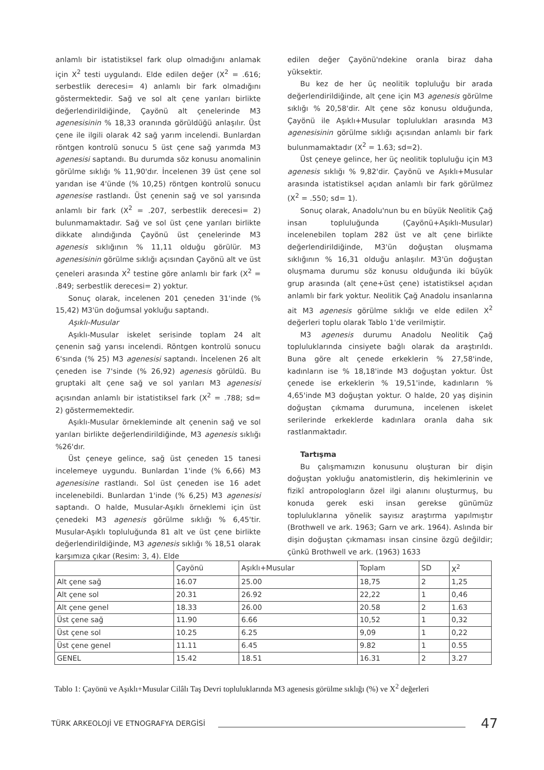anlamlı bir istatistiksel fark olup olmadığını anlamak için X<sup>2</sup> testi uygulandı. Elde edilen değer (X<sup>2</sup> = .616; serbestlik derecesi= 4) anlamlı bir fark olmadığını göstermektedir. Sağ ve sol alt çene yarıları birlikte değerlendirildiğinde, Çayönü alt çenelerinde M3 agenesisinin % 18,33 oranında görüldüğü anlaşılır. Üst çene ile ilgili olarak 42 sağ yarım incelendi. Bunlardan röntgen kontrolü sonucu 5 üst çene sağ yarımda M3 agenesisi saptandı. Bu durumda söz konusu anomalinin görülme sıklığı % 11,90'dır. İncelenen 39 üst çene sol yarıdan ise 4'ünde (% 10,25) röntgen kontrolü sonucu agenesise rastlandı. Üst çenenin sağ ve sol yarısında anlamlı bir fark (X<sup>2</sup> = .207, serbestlik derecesi= 2) bulunmamaktadır. Sağ ve sol üst çene yarıları birlikte dikkate alındığında Çayönü üst çenelerinde M3 agenesis sıklığının % 11,11 olduğu görülür. M3 agenesisinin görülme sıklığı açısından Çayönü alt ve üst çeneleri arasında X<sup>2</sup> testine göre anlamlı bir fark (X<sup>2</sup> = .849; serbestlik derecesi= 2) yoktur.
Sonuç olarak, incelenen 201 çeneden 31'inde (% 15,42) M3'ün doğumsal yokluğu saptandı.
Aşıklı-Musular
Aşıklı-Musular iskelet serisinde toplam 24 alt çenenin sağ yarısı incelendi. Röntgen kontrolü sonucu 6'sında (% 25) M3 agenesisi saptandı. İncelenen 26 alt çeneden ise 7'sinde (% 26,92) agenesis görüldü. Bu gruptaki alt çene sağ ve sol yarıları M3 agenesisi açısından anlamlı bir istatistiksel fark (X<sup>2</sup> = .788; sd= 2) göstermemektedir.
Aşıklı-Musular örnekleminde alt çenenin sağ ve sol yarıları birlikte değerlendirildiğinde, M3 agenesis sıklığı %26'dır.
Üst çeneye gelince, sağ üst çeneden 15 tanesi incelemeye uygundu. Bunlardan 1'inde (% 6,66) M3 agenesisine rastlandı. Sol üst çeneden ise 16 adet incelenebildi. Bunlardan 1'inde (% 6,25) M3 agenesisi saptandı. O halde, Musular-Aşıklı örneklemi için üst çenedeki M3 agenesis görülme sıklığı % 6,45'tir. Musular-Aşıklı topluluğunda 81 alt ve üst çene birlikte değerlendirildiğinde, M3 agenesis sıklığı % 18,51 olarak karşımıza çıkar (Resim: 3, 4). Elde
edilen değer Çayönü'ndekine oranla biraz daha yüksektir.
Bu kez de her üç neolitik topluluğu bir arada değerlendirildiğinde, alt çene için M3 agenesis görülme sıklığı % 20,58'dir. Alt çene söz konusu olduğunda, Çayönü ile Aşıklı+Musular toplulukları arasında M3 agenesisinin görülme sıklığı açısından anlamlı bir fark bulunmamaktadır (X<sup>2</sup> = 1.63; sd=2).
Üst çeneye gelince, her üç neolitik topluluğu için M3 agenesis sıklığı % 9,82'dir. Çayönü ve Aşıklı+Musular arasında istatistiksel açıdan anlamlı bir fark görülmez (X<sup>2</sup> = .550; sd= 1).
Sonuç olarak, Anadolu'nun bu en büyük Neolitik Çağ insan topluluğunda (Çayönü+Aşıklı-Musular) incelenebilen toplam 282 üst ve alt çene birlikte değerlendirildiğinde, M3'ün doğuştan oluşmama sıklığının % 16,31 olduğu anlaşılır. M3'ün doğuştan oluşmama durumu söz konusu olduğunda iki büyük grup arasında (alt çene+üst çene) istatistiksel açıdan anlamlı bir fark yoktur. Neolitik Çağ Anadolu insanlarına ait M3 agenesis görülme sıklığı ve elde edilen X<sup>2</sup> değerleri toplu olarak Tablo 1'de verilmiştir.
M3 agenesis durumu Anadolu Neolitik Çağ topluluklarında cinsiyete bağlı olarak da araştırıldı. Buna göre alt çenede erkeklerin % 27,58'inde, kadınların ise % 18,18'inde M3 doğuştan yoktur. Üst çenede ise erkeklerin % 19,51'inde, kadınların % 4,65'inde M3 doğuştan yoktur. O halde, 20 yaş dişinin doğuştan çıkmama durumuna, incelenen iskelet serilerinde erkeklerde kadınlara oranla daha sık rastlanmaktadır.
Tartışma
Bu çalışmamızın konusunu oluşturan bir dişin doğuştan yokluğu anatomistlerin, diş hekimlerinin ve fizikî antropologların özel ilgi alanını oluşturmuş, bu konuda gerek eski insan gerekse günümüz topluluklarına yönelik sayısız araştırma yapılmıştır (Brothwell ve ark. 1963; Garn ve ark. 1964). Aslında bir dişin doğuştan çıkmaması insan cinsine özgü değildir; çünkü Brothwell ve ark. (1963) 1633
| | Çayönü | Aşıklı+Musular | Toplam | SD | X<sup>2</sup> |
| Alt çene sağ | 16.07 | 25.00 | 18,75 | 2 | 1,25 |
| Alt çene sol | 20.31 | 26.92 | 22,22 | 1 | 0,46 |
| Alt çene genel | 18.33 | 26.00 | 20.58 | 2 | 1.63 |
| Üst çene sağ | 11.90 | 6.66 | 10,52 | 1 | 0,32 |
| Üst çene sol | 10.25 | 6.25 | 9,09 | 1 | 0,22 |
| Üst çene genel | 11.11 | 6.45 | 9.82 | 1 | 0.55 |
| GENEL | 15.42 | 18.51 | 16.31 | 2 | 3.27 |
Tablo 1: Çayönü ve Aşıklı+Musular Cilâlı Taş Devri topluluklarında M3 agenesis görülme sıklığı (%) ve X<sup>2</sup> değerleri
TÜRK ARKEOLOJİ VE ETNOGRAFYA DERGİSİ 47